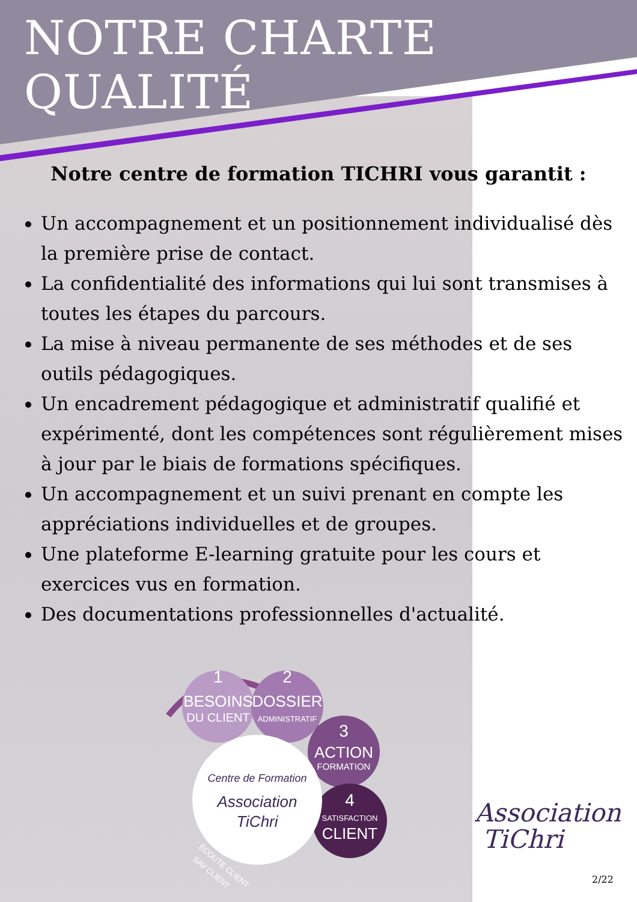NOTRE CHARTE QUALITÉ
Notre centre de formation TICHRI vous garantit :
Un accompagnement et un positionnement individualisé dès la première prise de contact.
La confidentialité des informations qui lui sont transmises à toutes les étapes du parcours.
La mise à niveau permanente de ses méthodes et de ses outils pédagogiques.
Un encadrement pédagogique et administratif qualifié et expérimenté, dont les compétences sont régulièrement mises à jour par le biais de formations spécifiques.
Un accompagnement et un suivi prenant en compte les appréciations individuelles et de groupes.
Une plateforme E-learning gratuite pour les cours et exercices vus en formation.
Des documentations professionnelles d'actualité.
1
BESOINS
DU CLIENT
2
DOSSIER
ADMINISTRATIF
3
ACTION
FORMATION
4
SATISFACTION
CLIENT
Centre de Formation
Association
TiChri
ÉCOUTE CLIENT
SAV CLIENT
Association
TiChri
2/22